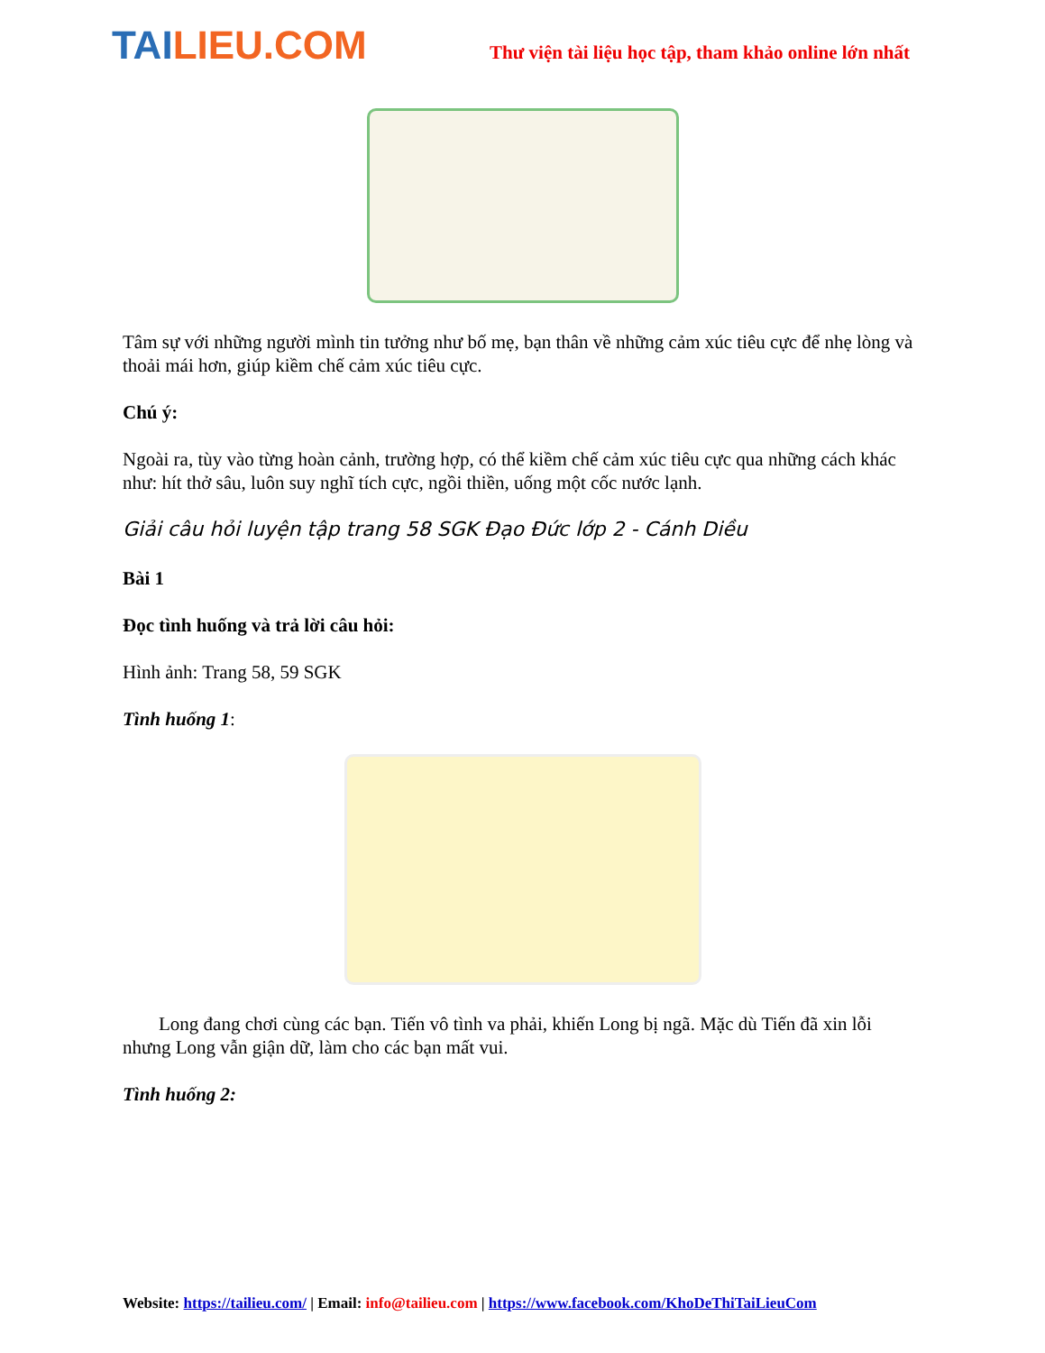TAILIEU.COM
Thư viện tài liệu học tập, tham khảo online lớn nhất
Tâm sự với những người mình tin tưởng như bố mẹ, bạn thân về những cảm xúc tiêu cực để nhẹ lòng và thoải mái hơn, giúp kiềm chế cảm xúc tiêu cực.
Chú ý:
Ngoài ra, tùy vào từng hoàn cảnh, trường hợp, có thể kiềm chế cảm xúc tiêu cực qua những cách khác như: hít thở sâu, luôn suy nghĩ tích cực, ngồi thiền, uống một cốc nước lạnh.
Giải câu hỏi luyện tập trang 58 SGK Đạo Đức lớp 2 - Cánh Diều
Bài 1
Đọc tình huống và trả lời câu hỏi:
Hình ảnh: Trang 58, 59 SGK
Tình huống 1:
Long đang chơi cùng các bạn. Tiến vô tình va phải, khiến Long bị ngã. Mặc dù Tiến đã xin lỗi nhưng Long vẫn giận dữ, làm cho các bạn mất vui.
Tình huống 2:
Website: https://tailieu.com/ | Email: info@tailieu.com | https://www.facebook.com/KhoDeThiTaiLieuCom